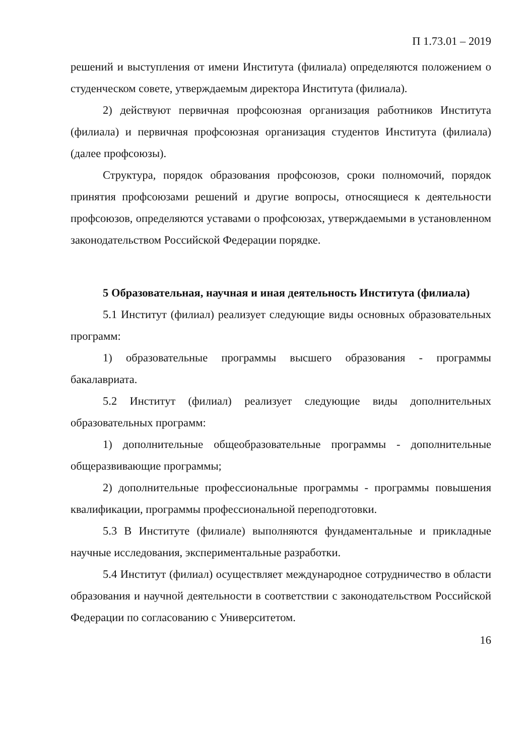П 1.73.01 – 2019
решений и выступления от имени Института (филиала) определяются положением о студенческом совете, утверждаемым директора Института (филиала).
2) действуют первичная профсоюзная организация работников Института (филиала) и первичная профсоюзная организация студентов Института (филиала) (далее профсоюзы).
Структура, порядок образования профсоюзов, сроки полномочий, порядок принятия профсоюзами решений и другие вопросы, относящиеся к деятельности профсоюзов, определяются уставами о профсоюзах, утверждаемыми в установленном законодательством Российской Федерации порядке.
5 Образовательная, научная и иная деятельность Института (филиала)
5.1 Институт (филиал) реализует следующие виды основных образовательных программ:
1) образовательные программы высшего образования - программы бакалавриата.
5.2 Институт (филиал) реализует следующие виды дополнительных образовательных программ:
1) дополнительные общеобразовательные программы - дополнительные общеразвивающие программы;
2) дополнительные профессиональные программы - программы повышения квалификации, программы профессиональной переподготовки.
5.3 В Институте (филиале) выполняются фундаментальные и прикладные научные исследования, экспериментальные разработки.
5.4 Институт (филиал) осуществляет международное сотрудничество в области образования и научной деятельности в соответствии с законодательством Российской Федерации по согласованию с Университетом.
16